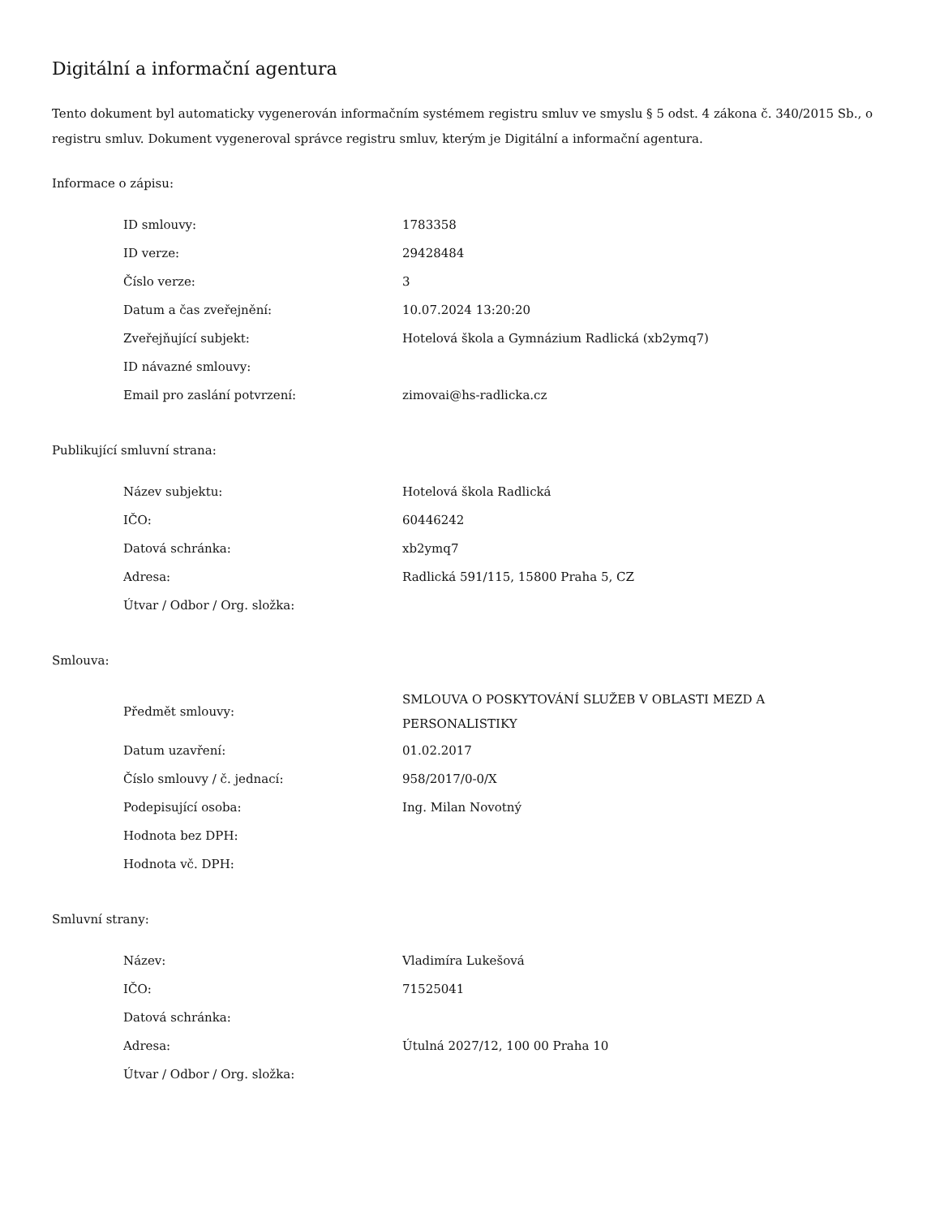Digitální a informační agentura
Tento dokument byl automaticky vygenerován informačním systémem registru smluv ve smyslu § 5 odst. 4 zákona č. 340/2015 Sb., o registru smluv. Dokument vygeneroval správce registru smluv, kterým je Digitální a informační agentura.
Informace o zápisu:
| ID smlouvy: | 1783358 |
| ID verze: | 29428484 |
| Číslo verze: | 3 |
| Datum a čas zveřejnění: | 10.07.2024 13:20:20 |
| Zveřejňující subjekt: | Hotelová škola a Gymnázium Radlická (xb2ymq7) |
| ID návazné smlouvy: | |
| Email pro zaslání potvrzení: | zimovai@hs-radlicka.cz |
Publikující smluvní strana:
| Název subjektu: | Hotelová škola Radlická |
| IČO: | 60446242 |
| Datová schránka: | xb2ymq7 |
| Adresa: | Radlická 591/115, 15800 Praha 5, CZ |
| Útvar / Odbor / Org. složka: | |
Smlouva:
| Předmět smlouvy: | SMLOUVA O POSKYTOVÁNÍ SLUŽEB V OBLASTI MEZD A PERSONALISTIKY |
| Datum uzavření: | 01.02.2017 |
| Číslo smlouvy / č. jednací: | 958/2017/0-0/X |
| Podepisující osoba: | Ing. Milan Novotný |
| Hodnota bez DPH: | |
| Hodnota vč. DPH: | |
Smluvní strany:
| Název: | Vladimíra Lukešová |
| IČO: | 71525041 |
| Datová schránka: | |
| Adresa: | Útulná 2027/12, 100 00 Praha 10 |
| Útvar / Odbor / Org. složka: | |